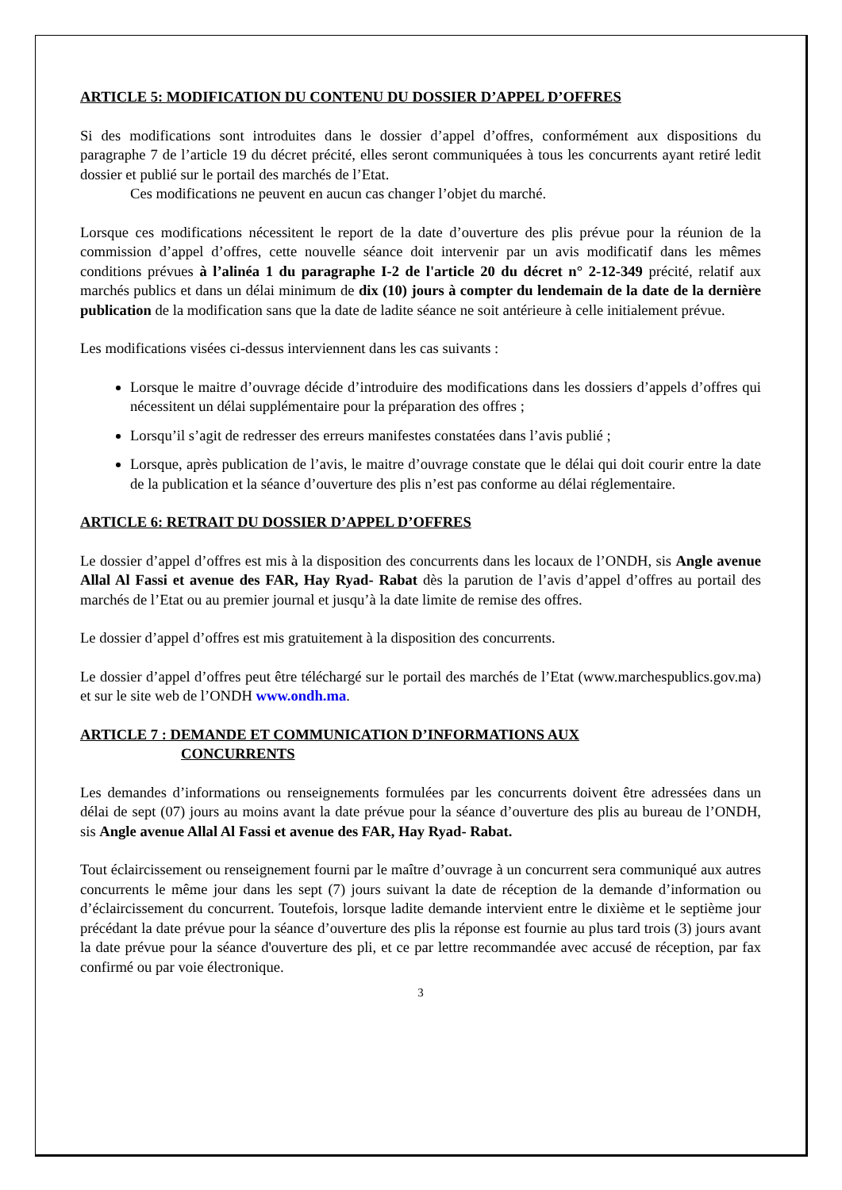ARTICLE 5: MODIFICATION DU CONTENU DU DOSSIER D’APPEL D’OFFRES
Si des modifications sont introduites dans le dossier d’appel d’offres, conformément aux dispositions du paragraphe 7 de l’article 19 du décret précité, elles seront communiquées à tous les concurrents ayant retiré ledit dossier et publié sur le portail des marchés de l’Etat.
Ces modifications ne peuvent en aucun cas changer l’objet du marché.
Lorsque ces modifications nécessitent le report de la date d’ouverture des plis prévue pour la réunion de la commission d’appel d’offres, cette nouvelle séance doit intervenir par un avis modificatif dans les mêmes conditions prévues à l’alinéa 1 du paragraphe I-2 de l'article 20 du décret n° 2-12-349 précité, relatif aux marchés publics et dans un délai minimum de dix (10) jours à compter du lendemain de la date de la dernière publication de la modification sans que la date de ladite séance ne soit antérieure à celle initialement prévue.
Les modifications visées ci-dessus interviennent dans les cas suivants :
Lorsque le maitre d’ouvrage décide d’introduire des modifications dans les dossiers d’appels d’offres qui nécessitent un délai supplémentaire pour la préparation des offres ;
Lorsqu’il s’agit de redresser des erreurs manifestes constatées dans l’avis publié ;
Lorsque, après publication de l’avis, le maitre d’ouvrage constate que le délai qui doit courir entre la date de la publication et la séance d’ouverture des plis n’est pas conforme au délai réglementaire.
ARTICLE 6: RETRAIT DU DOSSIER D’APPEL D’OFFRES
Le dossier d’appel d’offres est mis à la disposition des concurrents dans les locaux de l’ONDH, sis Angle avenue Allal Al Fassi et avenue des FAR, Hay Ryad- Rabat dès la parution de l’avis d’appel d’offres au portail des marchés de l’Etat ou au premier journal et jusqu’à la date limite de remise des offres.
Le dossier d’appel d’offres est mis gratuitement à la disposition des concurrents.
Le dossier d’appel d’offres peut être téléchargé sur le portail des marchés de l’Etat (www.marchespublics.gov.ma) et sur le site web de l’ONDH www.ondh.ma.
ARTICLE 7 : DEMANDE ET COMMUNICATION D’INFORMATIONS AUX
CONCURRENTS
Les demandes d’informations ou renseignements formulées par les concurrents doivent être adressées dans un délai de sept (07) jours au moins avant la date prévue pour la séance d’ouverture des plis au bureau de l’ONDH, sis Angle avenue Allal Al Fassi et avenue des FAR, Hay Ryad- Rabat.
Tout éclaircissement ou renseignement fourni par le maître d’ouvrage à un concurrent sera communiqué aux autres concurrents le même jour dans les sept (7) jours suivant la date de réception de la demande d’information ou d’éclaircissement du concurrent. Toutefois, lorsque ladite demande intervient entre le dixième et le septième jour précédant la date prévue pour la séance d’ouverture des plis la réponse est fournie au plus tard trois (3) jours avant la date prévue pour la séance d'ouverture des pli, et ce par lettre recommandée avec accusé de réception, par fax confirmé ou par voie électronique.
3